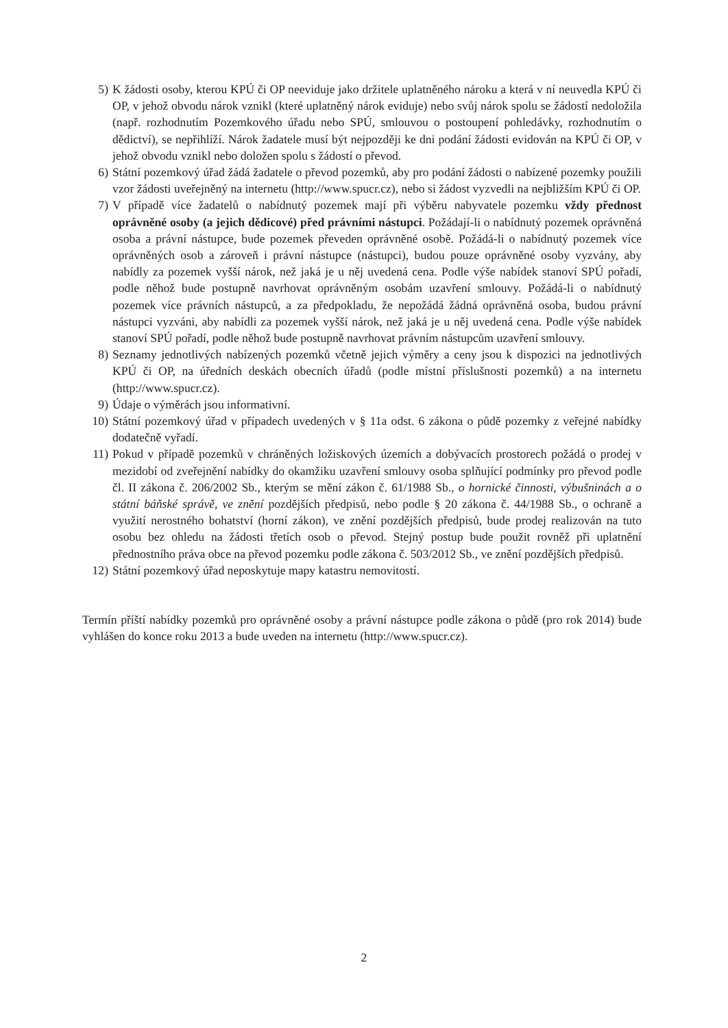5) K žádosti osoby, kterou KPÚ či OP neeviduje jako držitele uplatněného nároku a která v ní neuvedla KPÚ či OP, v jehož obvodu nárok vznikl (které uplatněný nárok eviduje) nebo svůj nárok spolu se žádostí nedoložila (např. rozhodnutím Pozemkového úřadu nebo SPÚ, smlouvou o postoupení pohledávky, rozhodnutím o dědictví), se nepřihlíží. Nárok žadatele musí být nejpozději ke dni podání žádosti evidován na KPÚ či OP, v jehož obvodu vznikl nebo doložen spolu s žádostí o převod.
6) Státní pozemkový úřad žádá žadatele o převod pozemků, aby pro podání žádosti o nabízené pozemky použili vzor žádosti uveřejněný na internetu (http://www.spucr.cz), nebo si žádost vyzvedli na nejbližším KPÚ či OP.
7) V případě více žadatelů o nabídnutý pozemek mají při výběru nabyvatele pozemku vždy přednost oprávněné osoby (a jejich dědicové) před právními nástupci. Požádají-li o nabídnutý pozemek oprávněná osoba a právní nástupce, bude pozemek převeden oprávněné osobě. Požádá-li o nabídnutý pozemek více oprávněných osob a zároveň i právní nástupce (nástupci), budou pouze oprávněné osoby vyzvány, aby nabídly za pozemek vyšší nárok, než jaká je u něj uvedená cena. Podle výše nabídek stanoví SPÚ pořadí, podle něhož bude postupně navrhovat oprávněným osobám uzavření smlouvy. Požádá-li o nabídnutý pozemek více právních nástupců, a za předpokladu, že nepožádá žádná oprávněná osoba, budou právní nástupci vyzváni, aby nabídli za pozemek vyšší nárok, než jaká je u něj uvedená cena. Podle výše nabídek stanoví SPÚ pořadí, podle něhož bude postupně navrhovat právním nástupcům uzavření smlouvy.
8) Seznamy jednotlivých nabízených pozemků včetně jejich výměry a ceny jsou k dispozici na jednotlivých KPÚ či OP, na úředních deskách obecních úřadů (podle místní příslušnosti pozemků) a na internetu (http://www.spucr.cz).
9) Údaje o výměrách jsou informativní.
10) Státní pozemkový úřad v případech uvedených v § 11a odst. 6 zákona o půdě pozemky z veřejné nabídky dodatečně vyřadí.
11) Pokud v případě pozemků v chráněných ložiskových územích a dobývacích prostorech požádá o prodej v mezidobí od zveřejnění nabídky do okamžiku uzavření smlouvy osoba splňující podmínky pro převod podle čl. II zákona č. 206/2002 Sb., kterým se mění zákon č. 61/1988 Sb., o hornické činnosti, výbušninách a o státní báňské správě, ve znění pozdějších předpisů, nebo podle § 20 zákona č. 44/1988 Sb., o ochraně a využití nerostného bohatství (horní zákon), ve znění pozdějších předpisů, bude prodej realizován na tuto osobu bez ohledu na žádosti třetích osob o převod. Stejný postup bude použit rovněž při uplatnění přednostního práva obce na převod pozemku podle zákona č. 503/2012 Sb., ve znění pozdějších předpisů.
12) Státní pozemkový úřad neposkytuje mapy katastru nemovitostí.
Termín příští nabídky pozemků pro oprávněné osoby a právní nástupce podle zákona o půdě (pro rok 2014) bude vyhlášen do konce roku 2013 a bude uveden na internetu (http://www.spucr.cz).
2